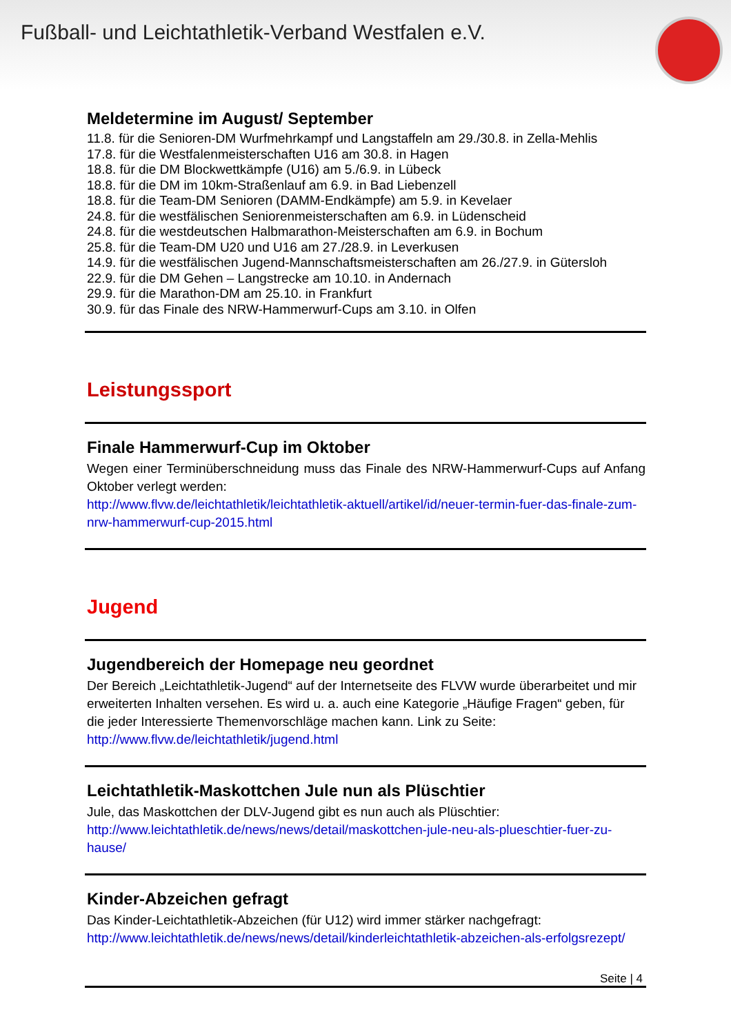Fußball- und Leichtathletik-Verband Westfalen e.V.
Meldetermine im August/ September
11.8. für die Senioren-DM Wurfmehrkampf und Langstaffeln am 29./30.8. in Zella-Mehlis
17.8. für die Westfalenmeisterschaften U16 am 30.8. in Hagen
18.8. für die DM Blockwettkämpfe (U16) am 5./6.9. in Lübeck
18.8. für die DM im 10km-Straßenlauf am 6.9. in Bad Liebenzell
18.8. für die Team-DM Senioren (DAMM-Endkämpfe) am 5.9. in Kevelaer
24.8. für die westfälischen Seniorenmeisterschaften am 6.9. in Lüdenscheid
24.8. für die westdeutschen Halbmarathon-Meisterschaften am 6.9. in Bochum
25.8. für die Team-DM U20 und U16 am 27./28.9. in Leverkusen
14.9. für die westfälischen Jugend-Mannschaftsmeisterschaften am 26./27.9. in Gütersloh
22.9. für die DM Gehen – Langstrecke am 10.10. in Andernach
29.9. für die Marathon-DM am 25.10. in Frankfurt
30.9. für das Finale des NRW-Hammerwurf-Cups am 3.10. in Olfen
Leistungssport
Finale Hammerwurf-Cup im Oktober
Wegen einer Terminüberschneidung muss das Finale des NRW-Hammerwurf-Cups auf Anfang Oktober verlegt werden:
http://www.flvw.de/leichtathletik/leichtathletik-aktuell/artikel/id/neuer-termin-fuer-das-finale-zum-nrw-hammerwurf-cup-2015.html
Jugend
Jugendbereich der Homepage neu geordnet
Der Bereich „Leichtathletik-Jugend“ auf der Internetseite des FLVW wurde überarbeitet und mir erweiterten Inhalten versehen. Es wird u. a. auch eine Kategorie „Häufige Fragen“ geben, für die jeder Interessierte Themenvorschläge machen kann. Link zu Seite:
http://www.flvw.de/leichtathletik/jugend.html
Leichtathletik-Maskottchen Jule nun als Plüschtier
Jule, das Maskottchen der DLV-Jugend gibt es nun auch als Plüschtier:
http://www.leichtathletik.de/news/news/detail/maskottchen-jule-neu-als-plueschtier-fuer-zu-hause/
Kinder-Abzeichen gefragt
Das Kinder-Leichtathletik-Abzeichen (für U12) wird immer stärker nachgefragt:
http://www.leichtathletik.de/news/news/detail/kinderleichtathletik-abzeichen-als-erfolgsrezept/
Seite | 4